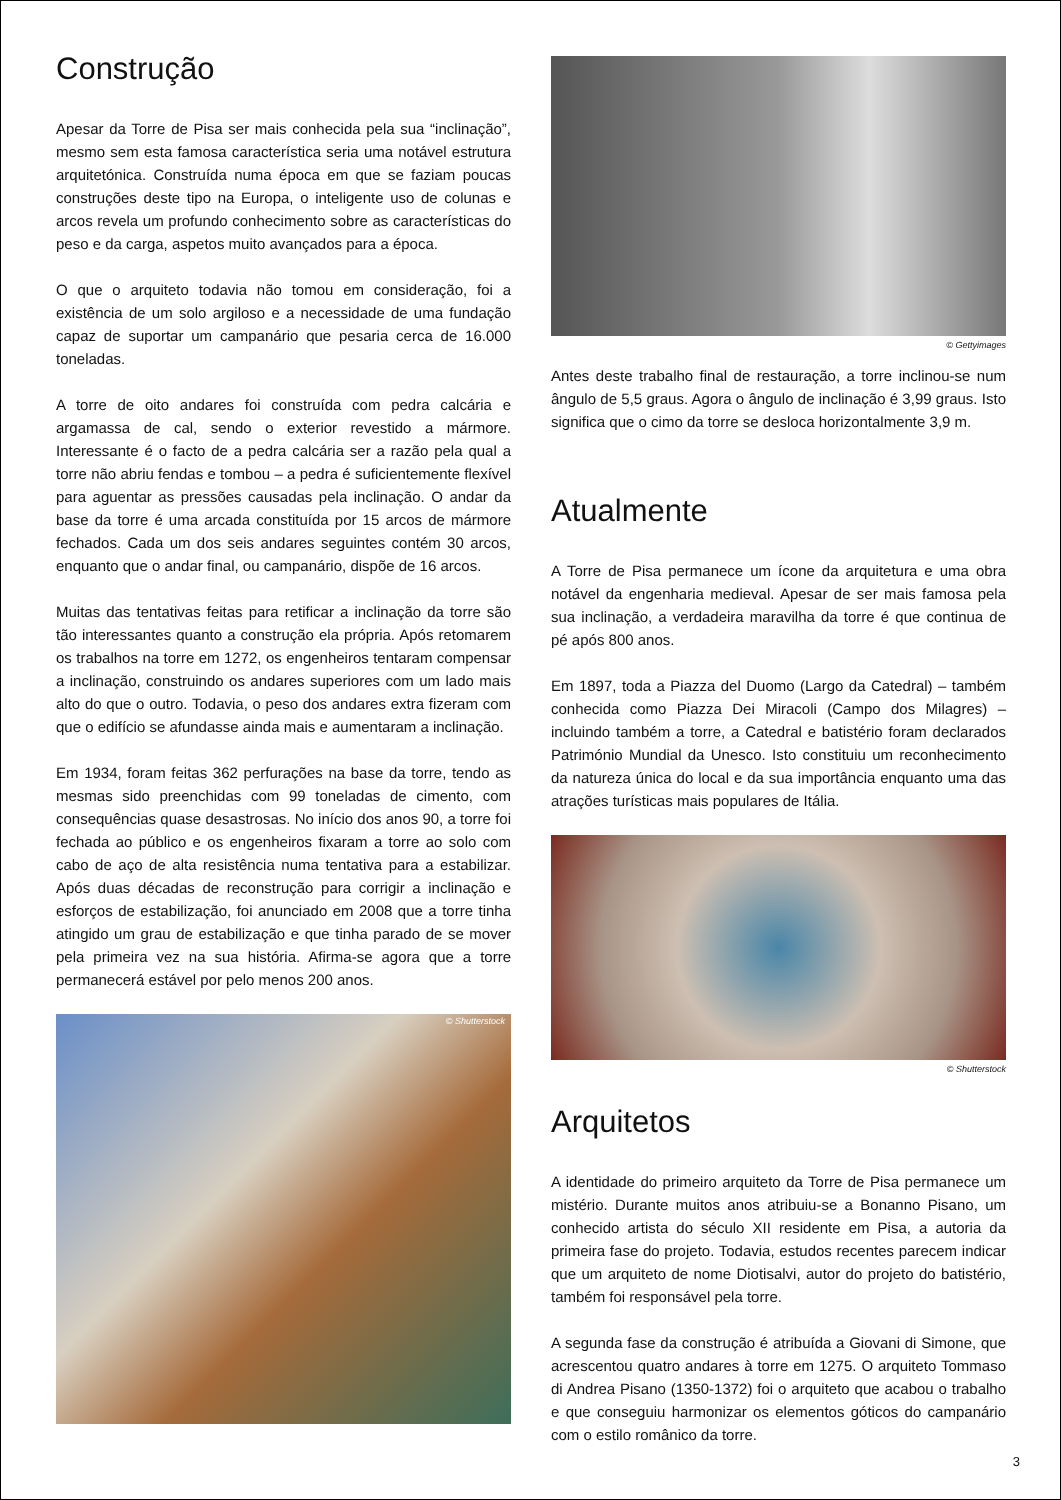Construção
Apesar da Torre de Pisa ser mais conhecida pela sua “inclinação”, mesmo sem esta famosa característica seria uma notável estrutura arquitetónica. Construída numa época em que se faziam poucas construções deste tipo na Europa, o inteligente uso de colunas e arcos revela um profundo conhecimento sobre as características do peso e da carga, aspetos muito avançados para a época.
O que o arquiteto todavia não tomou em consideração, foi a existência de um solo argiloso e a necessidade de uma fundação capaz de suportar um campanário que pesaria cerca de 16.000 toneladas.
A torre de oito andares foi construída com pedra calcária e argamassa de cal, sendo o exterior revestido a mármore. Interessante é o facto de a pedra calcária ser a razão pela qual a torre não abriu fendas e tombou – a pedra é suficientemente flexível para aguentar as pressões causadas pela inclinação. O andar da base da torre é uma arcada constituída por 15 arcos de mármore fechados. Cada um dos seis andares seguintes contém 30 arcos, enquanto que o andar final, ou campanário, dispõe de 16 arcos.
Muitas das tentativas feitas para retificar a inclinação da torre são tão interessantes quanto a construção ela própria. Após retomarem os trabalhos na torre em 1272, os engenheiros tentaram compensar a inclinação, construindo os andares superiores com um lado mais alto do que o outro. Todavia, o peso dos andares extra fizeram com que o edifício se afundasse ainda mais e aumentaram a inclinação.
Em 1934, foram feitas 362 perfurações na base da torre, tendo as mesmas sido preenchidas com 99 toneladas de cimento, com consequências quase desastrosas. No início dos anos 90, a torre foi fechada ao público e os engenheiros fixaram a torre ao solo com cabo de aço de alta resistência numa tentativa para a estabilizar. Após duas décadas de reconstrução para corrigir a inclinação e esforços de estabilização, foi anunciado em 2008 que a torre tinha atingido um grau de estabilização e que tinha parado de se mover pela primeira vez na sua história. Afirma-se agora que a torre permanecerá estável por pelo menos 200 anos.
© Shutterstock
© Gettyimages
Antes deste trabalho final de restauração, a torre inclinou-se num ângulo de 5,5 graus. Agora o ângulo de inclinação é 3,99 graus. Isto significa que o cimo da torre se desloca horizontalmente 3,9 m.
Atualmente
A Torre de Pisa permanece um ícone da arquitetura e uma obra notável da engenharia medieval. Apesar de ser mais famosa pela sua inclinação, a verdadeira maravilha da torre é que continua de pé após 800 anos.
Em 1897, toda a Piazza del Duomo (Largo da Catedral) – também conhecida como Piazza Dei Miracoli (Campo dos Milagres) – incluindo também a torre, a Catedral e batistério foram declarados Património Mundial da Unesco. Isto constituiu um reconhecimento da natureza única do local e da sua importância enquanto uma das atrações turísticas mais populares de Itália.
© Shutterstock
Arquitetos
A identidade do primeiro arquiteto da Torre de Pisa permanece um mistério. Durante muitos anos atribuiu-se a Bonanno Pisano, um conhecido artista do século XII residente em Pisa, a autoria da primeira fase do projeto. Todavia, estudos recentes parecem indicar que um arquiteto de nome Diotisalvi, autor do projeto do batistério, também foi responsável pela torre.
A segunda fase da construção é atribuída a Giovani di Simone, que acrescentou quatro andares à torre em 1275. O arquiteto Tommaso di Andrea Pisano (1350-1372) foi o arquiteto que acabou o trabalho e que conseguiu harmonizar os elementos góticos do campanário com o estilo românico da torre.
3